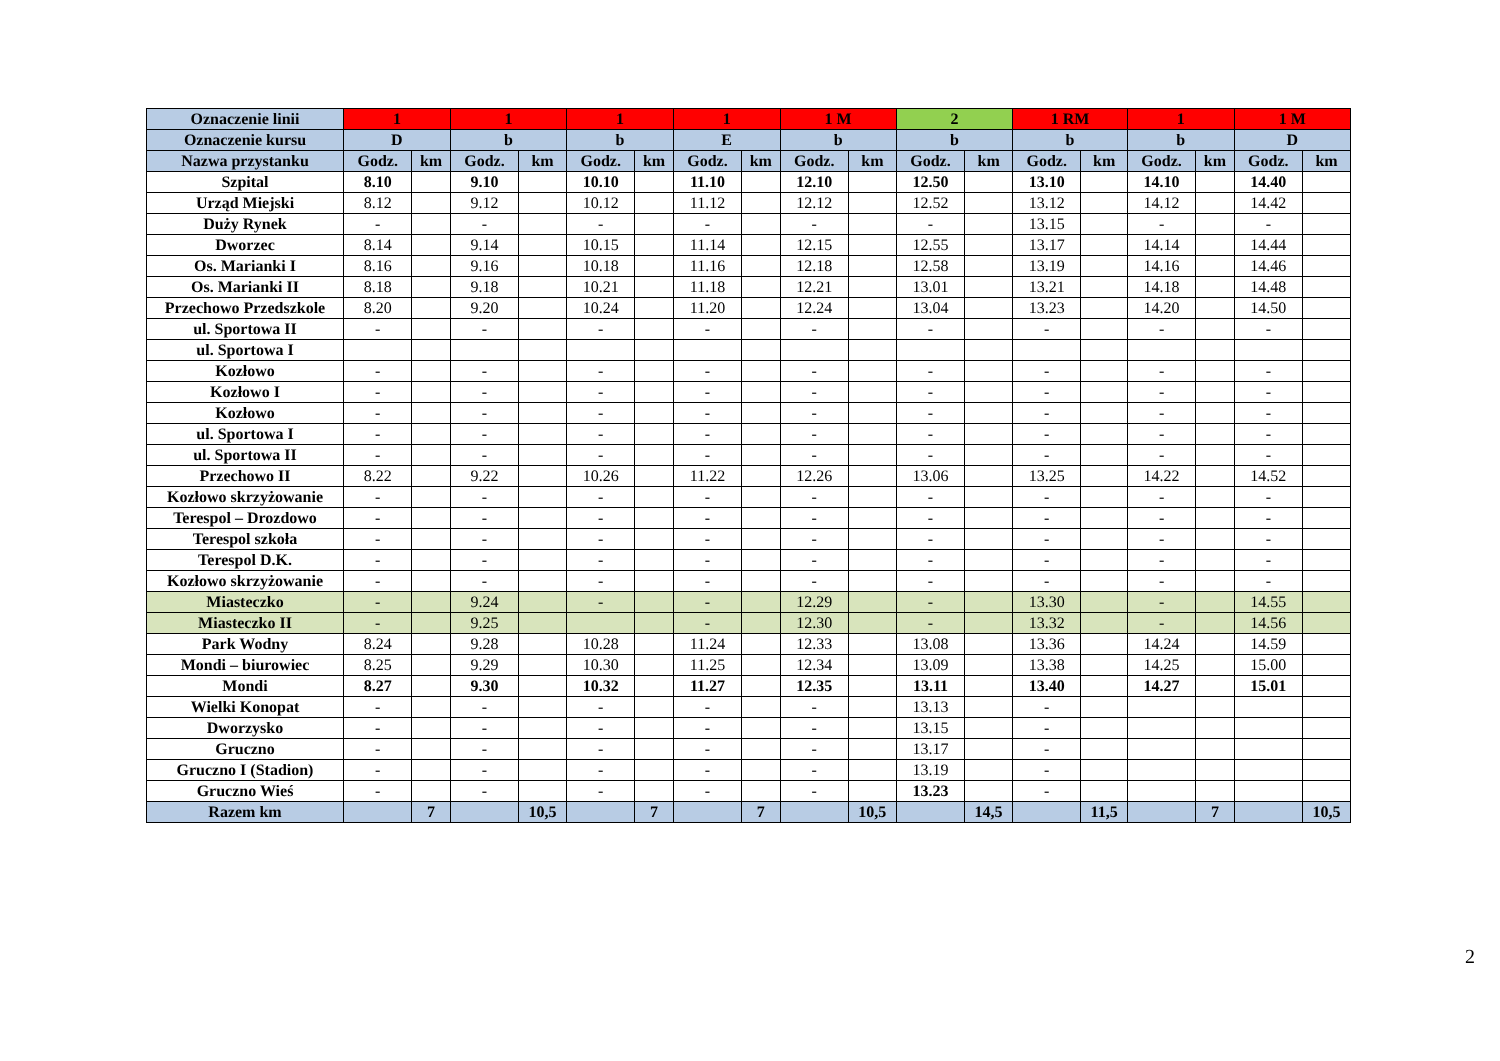| Oznaczenie linii | 1 | | 1 | | 1 | | 1 | | 1 M | | 2 | | 1 RM | | 1 | | 1 M | |
| Oznaczenie kursu | D | | b | | b | | E | | b | | b | | b | | b | | D | |
| Nazwa przystanku | Godz. | km | Godz. | km | Godz. | km | Godz. | km | Godz. | km | Godz. | km | Godz. | km | Godz. | km | Godz. | km |
| Szpital | 8.10 | | 9.10 | | 10.10 | | 11.10 | | 12.10 | | 12.50 | | 13.10 | | 14.10 | | 14.40 | |
| Urząd Miejski | 8.12 | | 9.12 | | 10.12 | | 11.12 | | 12.12 | | 12.52 | | 13.12 | | 14.12 | | 14.42 | |
| Duży Rynek | - | | - | | - | | - | | - | | - | | 13.15 | | - | | - | |
| Dworzec | 8.14 | | 9.14 | | 10.15 | | 11.14 | | 12.15 | | 12.55 | | 13.17 | | 14.14 | | 14.44 | |
| Os. Marianki I | 8.16 | | 9.16 | | 10.18 | | 11.16 | | 12.18 | | 12.58 | | 13.19 | | 14.16 | | 14.46 | |
| Os. Marianki II | 8.18 | | 9.18 | | 10.21 | | 11.18 | | 12.21 | | 13.01 | | 13.21 | | 14.18 | | 14.48 | |
| Przechowo Przedszkole | 8.20 | | 9.20 | | 10.24 | | 11.20 | | 12.24 | | 13.04 | | 13.23 | | 14.20 | | 14.50 | |
| ul. Sportowa II | - | | - | | - | | - | | - | | - | | - | | - | | - | |
| ul. Sportowa I | | | | | | | | | | | | | | | | | | |
| Kozłowo | - | | - | | - | | - | | - | | - | | - | | - | | - | |
| Kozłowo I | - | | - | | - | | - | | - | | - | | - | | - | | - | |
| Kozłowo | - | | - | | - | | - | | - | | - | | - | | - | | - | |
| ul. Sportowa I | - | | - | | - | | - | | - | | - | | - | | - | | - | |
| ul. Sportowa II | - | | - | | - | | - | | - | | - | | - | | - | | - | |
| Przechowo II | 8.22 | | 9.22 | | 10.26 | | 11.22 | | 12.26 | | 13.06 | | 13.25 | | 14.22 | | 14.52 | |
| Kozłowo skrzyżowanie | - | | - | | - | | - | | - | | - | | - | | - | | - | |
| Terespol – Drozdowo | - | | - | | - | | - | | - | | - | | - | | - | | - | |
| Terespol szkoła | - | | - | | - | | - | | - | | - | | - | | - | | - | |
| Terespol D.K. | - | | - | | - | | - | | - | | - | | - | | - | | - | |
| Kozłowo skrzyżowanie | - | | - | | - | | - | | - | | - | | - | | - | | - | |
| Miasteczko | - | | 9.24 | | - | | - | | 12.29 | | - | | 13.30 | | - | | 14.55 | |
| Miasteczko II | - | | 9.25 | | | | - | | 12.30 | | - | | 13.32 | | - | | 14.56 | |
| Park Wodny | 8.24 | | 9.28 | | 10.28 | | 11.24 | | 12.33 | | 13.08 | | 13.36 | | 14.24 | | 14.59 | |
| Mondi – biurowiec | 8.25 | | 9.29 | | 10.30 | | 11.25 | | 12.34 | | 13.09 | | 13.38 | | 14.25 | | 15.00 | |
| Mondi | 8.27 | | 9.30 | | 10.32 | | 11.27 | | 12.35 | | 13.11 | | 13.40 | | 14.27 | | 15.01 | |
| Wielki Konopat | - | | - | | - | | - | | - | | 13.13 | | - | | | | | |
| Dworzysko | - | | - | | - | | - | | - | | 13.15 | | - | | | | | |
| Gruczno | - | | - | | - | | - | | - | | 13.17 | | - | | | | | |
| Gruczno I (Stadion) | - | | - | | - | | - | | - | | 13.19 | | - | | | | | |
| Gruczno Wieś | - | | - | | - | | - | | - | | 13.23 | | - | | | | | |
| Razem km | | 7 | | 10,5 | | 7 | | 7 | | 10,5 | | 14,5 | | 11,5 | | 7 | | 10,5 |
2